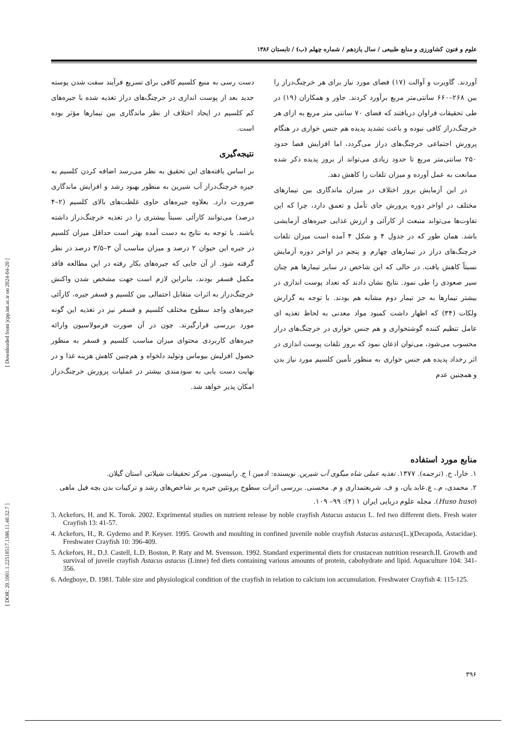[ DOR: 20.1001.1.22518517.1386.11.40.32.7 ] [ Downloaded from jcpp.iut.ac.ir on 2024-04-20 ]
علوم و فنون کشاورزی و منابع طبیعی / سال یازدهم / شماره چهلم (ب) / تابستان ۱۳۸۶
آوردند. گاویرت و آوالت (۱۷) فضای مورد نیاز برای هر خرچنگ‌دراز را بین ۲۶۸–۶۶۰ سانتی‌متر مربع برآورد کردند. جاور و همکاران (۱۹) در طی تحقیقات فراوان دریافتند که فضای ۷۰ سانتی متر مربع به ازای هر خرچنگ‌دراز کافی نبوده و باعث تشدید پدیده هم جنس خواری در هنگام پرورش اجتماعی خرچنگ‌های دراز می‌گردد، اما افزایش فضا حدود ۲۵۰ سانتی‌متر مربع تا حدود زیادی می‌تواند از بروز پدیده ذکر شده ممانعت به عمل آورده و میزان تلفات را کاهش دهد.
در این آزمایش بروز اختلاف در میزان ماندگاری بین تیمارهای مختلف در اواخر دوره پرورش جای تأمل و تعمق دارد، چرا که این تفاوت‌ها می‌تواند منبعث از کارآئی و ارزش غذایی جیره‌های آزمایشی باشد. همان طور که در جدول ۴ و شکل ۴ آمده است میزان تلفات خرچنگ‌های دراز در تیمارهای چهارم و پنجم در اواخر دوره آزمایش نسبتاً کاهش یافت. در حالی که این شاخص در سایر تیمارها هم چنان سیر صعودی را طی نمود. نتایج نشان دادند که تعداد پوست اندازی در بیشتر تیمارها به جز تیمار دوم مشابه هم بودند. با توجه به گزارش ولکات (۳۴) که اظهار داشت کمبود مواد معدنی به لحاظ تغذیه ای عامل تنظیم کننده گوشتخواری و هم جنس خواری در خرچنگ‌های دراز محسوب می‌شود، می‌توان اذعان نمود که بروز تلفات پوست اندازی در اثر رخداد پدیده هم جنس خواری به منظور تأمین کلسیم مورد نیاز بدن و همچنین عدم
دست رسی به منبع کلسیم کافی برای تسریع فرآیند سفت شدن پوسته جدید بعد از پوست اندازی در خرچنگ‌های دراز تغذیه شده با جیره‌های کم کلسیم در ایجاد اختلاف از نظر ماندگاری بین تیمارها مؤثر بوده است.
نتیجه‌گیری
بر اساس یافته‌های این تحقیق به نظر می‌رسد اضافه کردن کلسیم به جیره خرچنگ‌دراز آب شیرین به منظور بهبود رشد و افزایش ماندگاری ضرورت دارد. بعلاوه جیره‌های حاوی غلظت‌های بالای کلسیم (۲–۴ درصد) می‌توانند کارآئی نسبتاً بیشتری را در تغذیه خرچنگ‌دراز داشته باشند. با توجه به نتایج به دست آمده بهتر است حداقل میزان کلسیم در جیره این حیوان ۲ درصد و میزان مناسب آن ۳–۳/۵ درصد در نظر گرفته شود. از آن جایی که جیره‌های بکار رفته در این مطالعه فاقد مکمل فسفر بودند، بنابراین لازم است جهت مشخص شدن واکنش خرچنگ‌دراز به اثرات متقابل احتمالی بین کلسیم و فسفر جیره، کارآئی جیره‌های واجد سطوح مختلف کلسیم و فسفر نیز در تغذیه این گونه مورد بررسی قرارگیرند. چون در آن صورت فرمولاسیون وارائه جیره‌های کاربردی محتوای میزان مناسب کلسیم و فسفر به منظور حصول افزلیش بیوماس وتولید دلخواه و هم‌چنین کاهش هزینه غذا و در نهایت دست یابی به سودمندی بیشتر در عملیات پرورش خرچنگ‌دراز امکان پذیر خواهد شد.
منابع مورد استفاده
۱. خارا، ح. (ترجمه). ۱۳۷۷. تغذیه عملی شاه میگوی آب شیرین. نویسنده: ادمین ا ج. رابینسون. مرکز تحقیقات شیلاتی استان گیلان.
۲. محمدی، م.، ع.عابد یان، و ف. شریعتمداری و م. محسنی. بررسی اثرات سطوح پروتئین جیره بر شاخص‌های رشد و ترکیبات بدن بچه فیل ماهی (Huso huso). مجله علوم دریایی ایران ۱ (۴): ۹۹– ۱۰۹.
3. Ackefors, H. and K. Torok. 2002. Exprimental studies on nutrient release by noble crayfish Astacus astacus L. fed two different diets. Fresh water Crayfish 13: 41-57.
4. Ackefors, H., R. Gydemo and P. Keyser. 1995. Growth and moulting in confined juvenile noble crayfish Astacus astacus(L.)(Decapoda, Astacidae). Freshwater Crayfish 10: 396-409.
5. Ackefors, H., D.J. Castell, L.D. Boston, P. Raty and M. Svensson. 1992. Standard experimental diets for crustacean nutrition research.II. Growth and survival of juveile crayfish Astacus astacus (Linne) fed diets containing various amounts of protein, cabohydrate and lipid. Aquaculture 104: 341-356.
6. Adegboye, D. 1981. Table size and physiological condition of the crayfish in relation to calcium ion accumulation. Freshwater Crayfish 4: 115-125.
۳۹۶